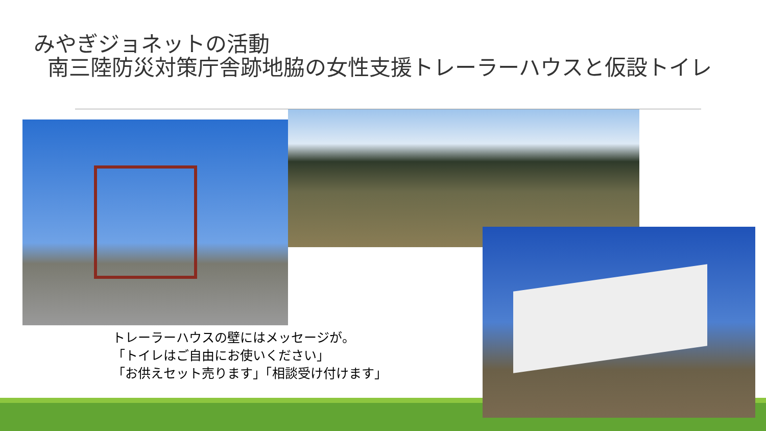みやぎジョネットの活動
南三陸防災対策庁舎跡地脇の女性支援トレーラーハウスと仮設トイレ
トレーラーハウスの壁にはメッセージが。
「トイレはご自由にお使いください」
「お供えセット売ります」「相談受け付けます」